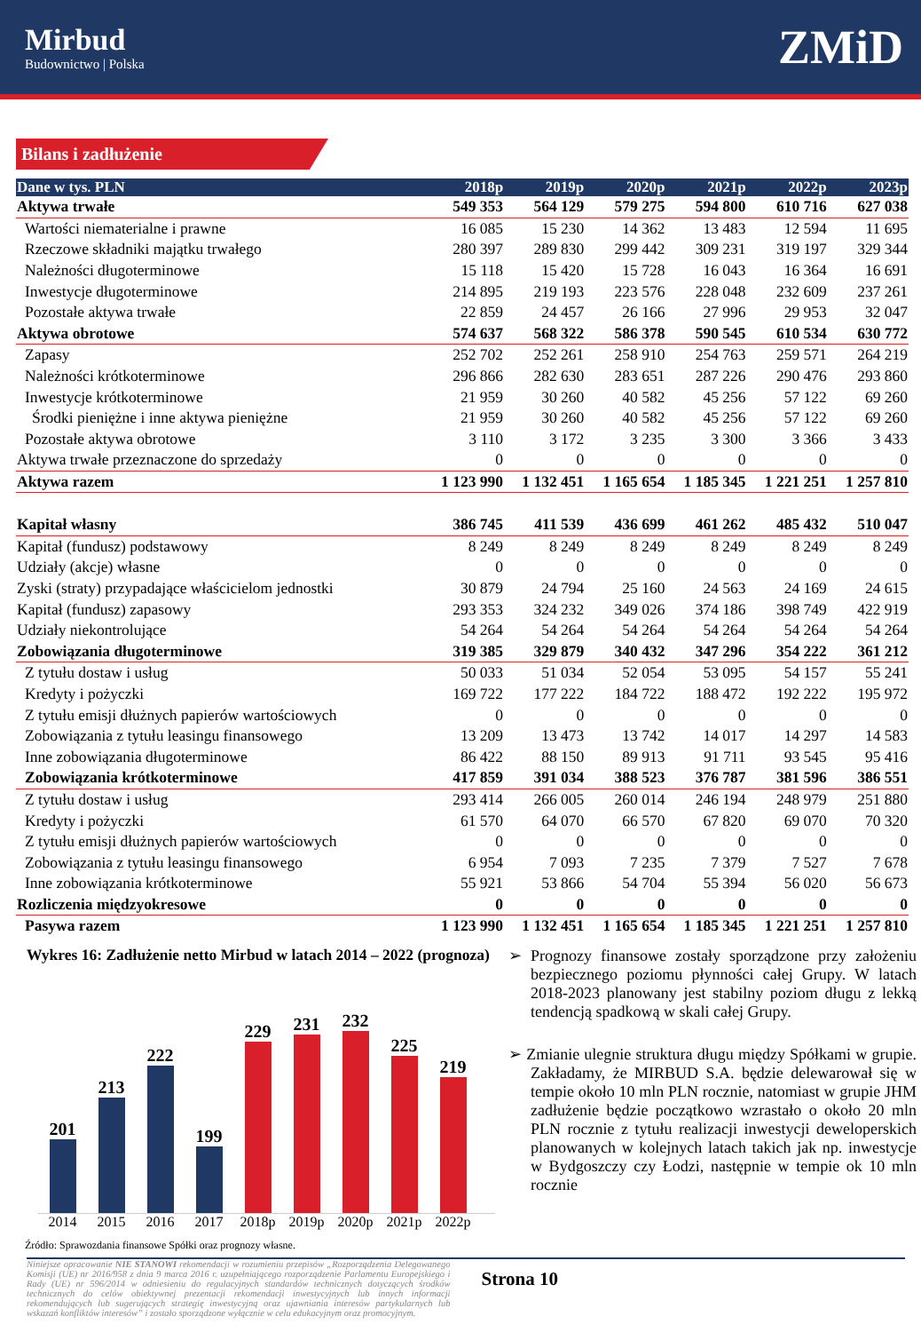Mirbud
Budownictwo | Polska
ZMiD
Bilans i zadłużenie
| Dane w tys. PLN | 2018p | 2019p | 2020p | 2021p | 2022p | 2023p |
| --- | --- | --- | --- | --- | --- | --- |
| Aktywa trwałe | 549 353 | 564 129 | 579 275 | 594 800 | 610 716 | 627 038 |
| Wartości niematerialne i prawne | 16 085 | 15 230 | 14 362 | 13 483 | 12 594 | 11 695 |
| Rzeczowe składniki majątku trwałego | 280 397 | 289 830 | 299 442 | 309 231 | 319 197 | 329 344 |
| Należności długoterminowe | 15 118 | 15 420 | 15 728 | 16 043 | 16 364 | 16 691 |
| Inwestycje długoterminowe | 214 895 | 219 193 | 223 576 | 228 048 | 232 609 | 237 261 |
| Pozostałe aktywa trwałe | 22 859 | 24 457 | 26 166 | 27 996 | 29 953 | 32 047 |
| Aktywa obrotowe | 574 637 | 568 322 | 586 378 | 590 545 | 610 534 | 630 772 |
| Zapasy | 252 702 | 252 261 | 258 910 | 254 763 | 259 571 | 264 219 |
| Należności krótkoterminowe | 296 866 | 282 630 | 283 651 | 287 226 | 290 476 | 293 860 |
| Inwestycje krótkoterminowe | 21 959 | 30 260 | 40 582 | 45 256 | 57 122 | 69 260 |
| Środki pieniężne i inne aktywa pieniężne | 21 959 | 30 260 | 40 582 | 45 256 | 57 122 | 69 260 |
| Pozostałe aktywa obrotowe | 3 110 | 3 172 | 3 235 | 3 300 | 3 366 | 3 433 |
| Aktywa trwałe przeznaczone do sprzedaży | 0 | 0 | 0 | 0 | 0 | 0 |
| Aktywa razem | 1 123 990 | 1 132 451 | 1 165 654 | 1 185 345 | 1 221 251 | 1 257 810 |
| Kapitał własny | 386 745 | 411 539 | 436 699 | 461 262 | 485 432 | 510 047 |
| Kapitał (fundusz) podstawowy | 8 249 | 8 249 | 8 249 | 8 249 | 8 249 | 8 249 |
| Udziały (akcje) własne | 0 | 0 | 0 | 0 | 0 | 0 |
| Zyski (straty) przypadające właścicielom jednostki | 30 879 | 24 794 | 25 160 | 24 563 | 24 169 | 24 615 |
| Kapitał (fundusz) zapasowy | 293 353 | 324 232 | 349 026 | 374 186 | 398 749 | 422 919 |
| Udziały niekontrolujące | 54 264 | 54 264 | 54 264 | 54 264 | 54 264 | 54 264 |
| Zobowiązania długoterminowe | 319 385 | 329 879 | 340 432 | 347 296 | 354 222 | 361 212 |
| Z tytułu dostaw i usług | 50 033 | 51 034 | 52 054 | 53 095 | 54 157 | 55 241 |
| Kredyty i pożyczki | 169 722 | 177 222 | 184 722 | 188 472 | 192 222 | 195 972 |
| Z tytułu emisji dłużnych papierów wartościowych | 0 | 0 | 0 | 0 | 0 | 0 |
| Zobowiązania z tytułu leasingu finansowego | 13 209 | 13 473 | 13 742 | 14 017 | 14 297 | 14 583 |
| Inne zobowiązania długoterminowe | 86 422 | 88 150 | 89 913 | 91 711 | 93 545 | 95 416 |
| Zobowiązania krótkoterminowe | 417 859 | 391 034 | 388 523 | 376 787 | 381 596 | 386 551 |
| Z tytułu dostaw i usług | 293 414 | 266 005 | 260 014 | 246 194 | 248 979 | 251 880 |
| Kredyty i pożyczki | 61 570 | 64 070 | 66 570 | 67 820 | 69 070 | 70 320 |
| Z tytułu emisji dłużnych papierów wartościowych | 0 | 0 | 0 | 0 | 0 | 0 |
| Zobowiązania z tytułu leasingu finansowego | 6 954 | 7 093 | 7 235 | 7 379 | 7 527 | 7 678 |
| Inne zobowiązania krótkoterminowe | 55 921 | 53 866 | 54 704 | 55 394 | 56 020 | 56 673 |
| Rozliczenia międzyokresowe | 0 | 0 | 0 | 0 | 0 | 0 |
| Pasywa razem | 1 123 990 | 1 132 451 | 1 165 654 | 1 185 345 | 1 221 251 | 1 257 810 |
Wykres 16: Zadłużenie netto Mirbud w latach 2014 – 2022 (prognoza)
201
213
222
199
229
231
232
225
219
2014 2015 2016 2017 2018p 2019p 2020p 2021p 2022p
Źródło: Sprawozdania finansowe Spółki oraz prognozy własne.
➢ Prognozy finansowe zostały sporządzone przy założeniu bezpiecznego poziomu płynności całej Grupy. W latach 2018-2023 planowany jest stabilny poziom długu z lekką tendencją spadkową w skali całej Grupy.
➢ Zmianie ulegnie struktura długu między Spółkami w grupie. Zakładamy, że MIRBUD S.A. będzie delewarował się w tempie około 10 mln PLN rocznie, natomiast w grupie JHM zadłużenie będzie początkowo wzrastało o około 20 mln PLN rocznie z tytułu realizacji inwestycji deweloperskich planowanych w kolejnych latach takich jak np. inwestycje w Bydgoszczy czy Łodzi, następnie w tempie ok 10 mln rocznie
Niniejsze opracowanie NIE STANOWI rekomendacji w rozumieniu przepisów „Rozporządzenia Delegowanego Komisji (UE) nr 2016/958 z dnia 9 marca 2016 r. uzupełniającego rozporządzenie Parlamentu Europejskiego i Rady (UE) nr 596/2014 w odniesieniu do regulacyjnych standardów technicznych dotyczących środków technicznych do celów obiektywnej prezentacji rekomendacji inwestycyjnych lub innych informacji rekomendujących lub sugerujących strategię inwestycyjną oraz ujawniania interesów partykularnych lub wskazań konfliktów interesów” i zostało sporządzone wyłącznie w celu edukacyjnym oraz promocyjnym.
Strona 10